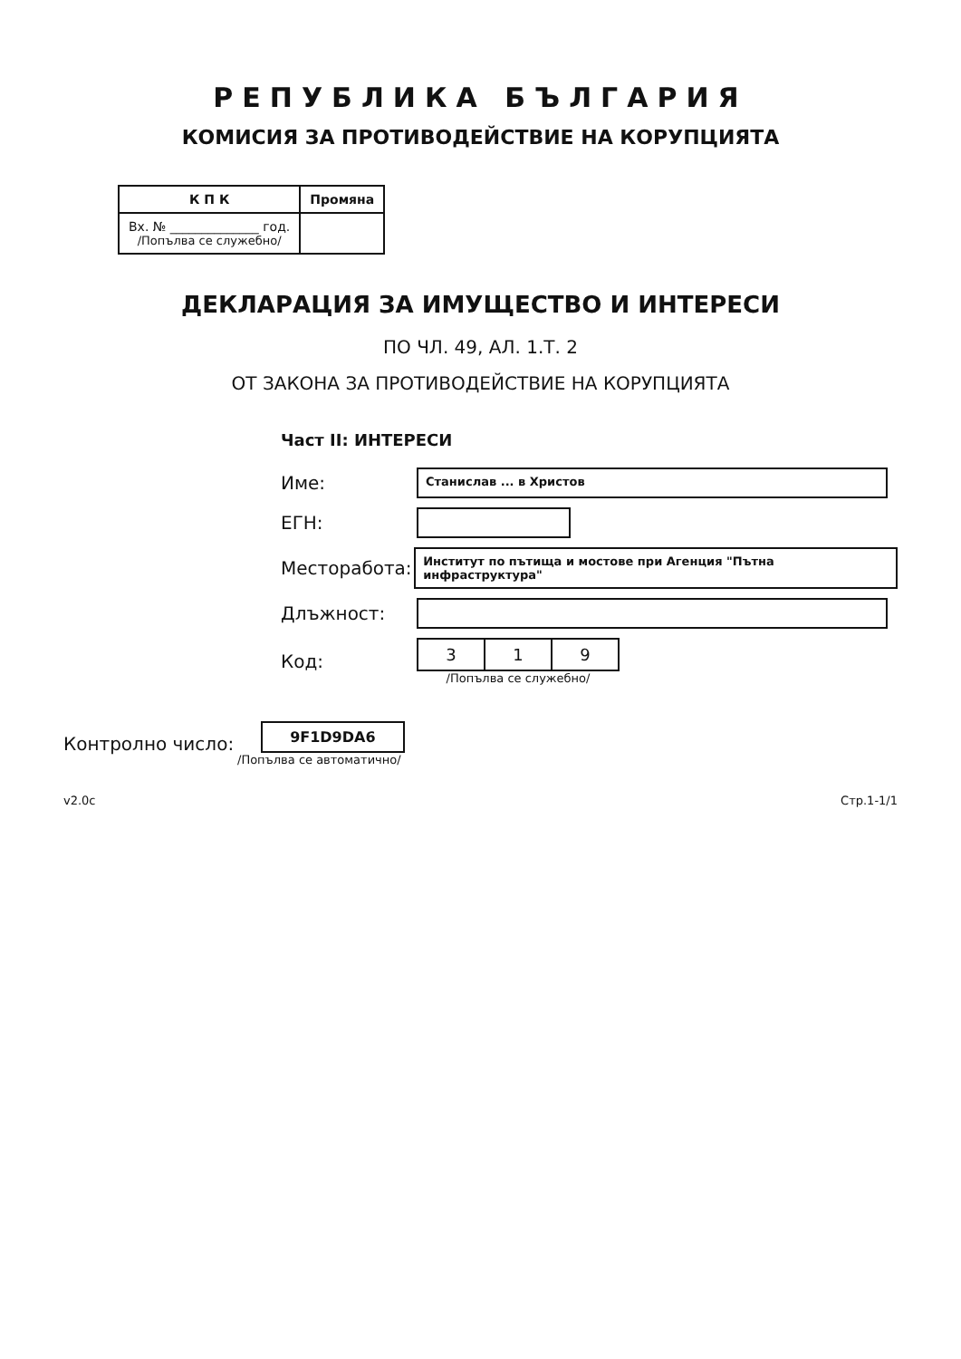РЕПУБЛИКА БЪЛГАРИЯ
КОМИСИЯ ЗА ПРОТИВОДЕЙСТВИЕ НА КОРУПЦИЯТА
| К П К | Промяна |
| --- | --- |
| Вх. № ______________ год. /Попълва се служебно/ | |
ДЕКЛАРАЦИЯ ЗА ИМУЩЕСТВО И ИНТЕРЕСИ
ПО ЧЛ. 49, АЛ. 1.Т. 2
ОТ ЗАКОНА ЗА ПРОТИВОДЕЙСТВИЕ НА КОРУПЦИЯТА
Част II: ИНТЕРЕСИ
Име: Станислав ... в Христов
ЕГН:
Месторабота: Институт по пътища и мостове при Агенция "Пътна инфраструктура"
Длъжност:
Код:
| 3 | 1 | 9 |
/Попълва се служебно/
Контролно число:
9F1D9DA6
/Попълва се автоматично/
v2.0c Стр.1-1/1